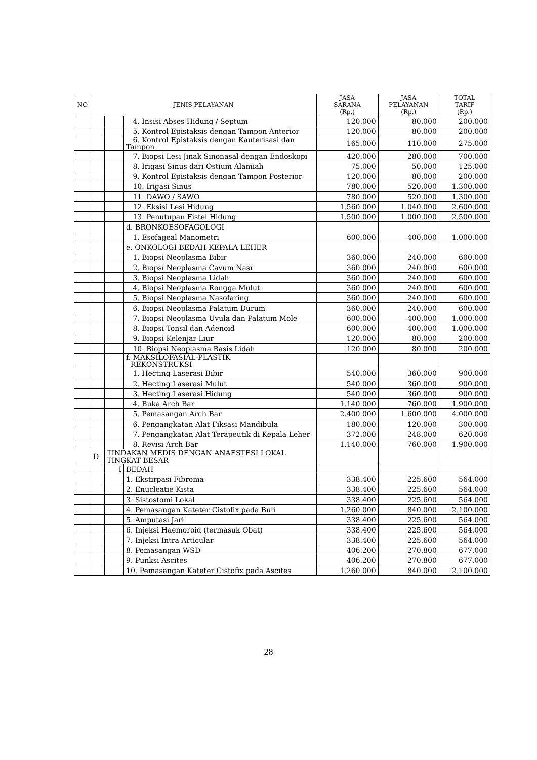| NO | JENIS PELAYANAN | | | JASA SARANA (Rp.) | JASA PELAYANAN (Rp.) | TOTAL TARIF (Rp.) |
| --- | --- | --- | --- | --- | --- | --- |
| | | | 4. Insisi Abses Hidung / Septum | 120.000 | 80.000 | 200.000 |
| | | | 5. Kontrol Epistaksis dengan Tampon Anterior | 120.000 | 80.000 | 200.000 |
| | | | 6. Kontrol Epistaksis dengan Kauterisasi dan Tampon | 165.000 | 110.000 | 275.000 |
| | | | 7. Biopsi Lesi Jinak Sinonasal dengan Endoskopi | 420.000 | 280.000 | 700.000 |
| | | | 8. Irigasi Sinus dari Ostium Alamiah | 75.000 | 50.000 | 125.000 |
| | | | 9. Kontrol Epistaksis dengan Tampon Posterior | 120.000 | 80.000 | 200.000 |
| | | | 10. Irigasi Sinus | 780.000 | 520.000 | 1.300.000 |
| | | | 11. DAWO / SAWO | 780.000 | 520.000 | 1.300.000 |
| | | | 12. Eksisi Lesi Hidung | 1.560.000 | 1.040.000 | 2.600.000 |
| | | | 13. Penutupan Fistel Hidung | 1.500.000 | 1.000.000 | 2.500.000 |
| | | | d. BRONKOESOFAGOLOGI | | | |
| | | | 1. Esofageal Manometri | 600.000 | 400.000 | 1.000.000 |
| | | | e. ONKOLOGI BEDAH KEPALA LEHER | | | |
| | | | 1. Biopsi Neoplasma Bibir | 360.000 | 240.000 | 600.000 |
| | | | 2. Biopsi Neoplasma Cavum Nasi | 360.000 | 240.000 | 600.000 |
| | | | 3. Biopsi Neoplasma Lidah | 360.000 | 240.000 | 600.000 |
| | | | 4. Biopsi Neoplasma Rongga Mulut | 360.000 | 240.000 | 600.000 |
| | | | 5. Biopsi Neoplasma Nasofaring | 360.000 | 240.000 | 600.000 |
| | | | 6. Biopsi Neoplasma Palatum Durum | 360.000 | 240.000 | 600.000 |
| | | | 7. Biopsi Neoplasma Uvula dan Palatum Mole | 600.000 | 400.000 | 1.000.000 |
| | | | 8. Biopsi Tonsil dan Adenoid | 600.000 | 400.000 | 1.000.000 |
| | | | 9. Biopsi Kelenjar Liur | 120.000 | 80.000 | 200.000 |
| | | | 10. Biopsi Neoplasma Basis Lidah | 120.000 | 80.000 | 200.000 |
| | | | f. MAKSILOFASIAL-PLASTIK REKONSTRUKSI | | | |
| | | | 1. Hecting Laserasi Bibir | 540.000 | 360.000 | 900.000 |
| | | | 2. Hecting Laserasi Mulut | 540.000 | 360.000 | 900.000 |
| | | | 3. Hecting Laserasi Hidung | 540.000 | 360.000 | 900.000 |
| | | | 4. Buka Arch Bar | 1.140.000 | 760.000 | 1.900.000 |
| | | | 5. Pemasangan Arch Bar | 2.400.000 | 1.600.000 | 4.000.000 |
| | | | 6. Pengangkatan Alat Fiksasi Mandibula | 180.000 | 120.000 | 300.000 |
| | | | 7. Pengangkatan Alat Terapeutik di Kepala Leher | 372.000 | 248.000 | 620.000 |
| | | | 8. Revisi Arch Bar | 1.140.000 | 760.000 | 1.900.000 |
| | D | TINDAKAN MEDIS DENGAN ANAESTESI LOKAL TINGKAT BESAR | | | | |
| | | I | BEDAH | | | |
| | | | 1. Ekstirpasi Fibroma | 338.400 | 225.600 | 564.000 |
| | | | 2. Enucleatie Kista | 338.400 | 225.600 | 564.000 |
| | | | 3. Sistostomi Lokal | 338.400 | 225.600 | 564.000 |
| | | | 4. Pemasangan Kateter Cistofix pada Buli | 1.260.000 | 840.000 | 2.100.000 |
| | | | 5. Amputasi Jari | 338.400 | 225.600 | 564.000 |
| | | | 6. Injeksi Haemoroid (termasuk Obat) | 338.400 | 225.600 | 564.000 |
| | | | 7. Injeksi Intra Articular | 338.400 | 225.600 | 564.000 |
| | | | 8. Pemasangan WSD | 406.200 | 270.800 | 677.000 |
| | | | 9. Punksi Ascites | 406.200 | 270.800 | 677.000 |
| | | | 10. Pemasangan Kateter Cistofix pada Ascites | 1.260.000 | 840.000 | 2.100.000 |
28